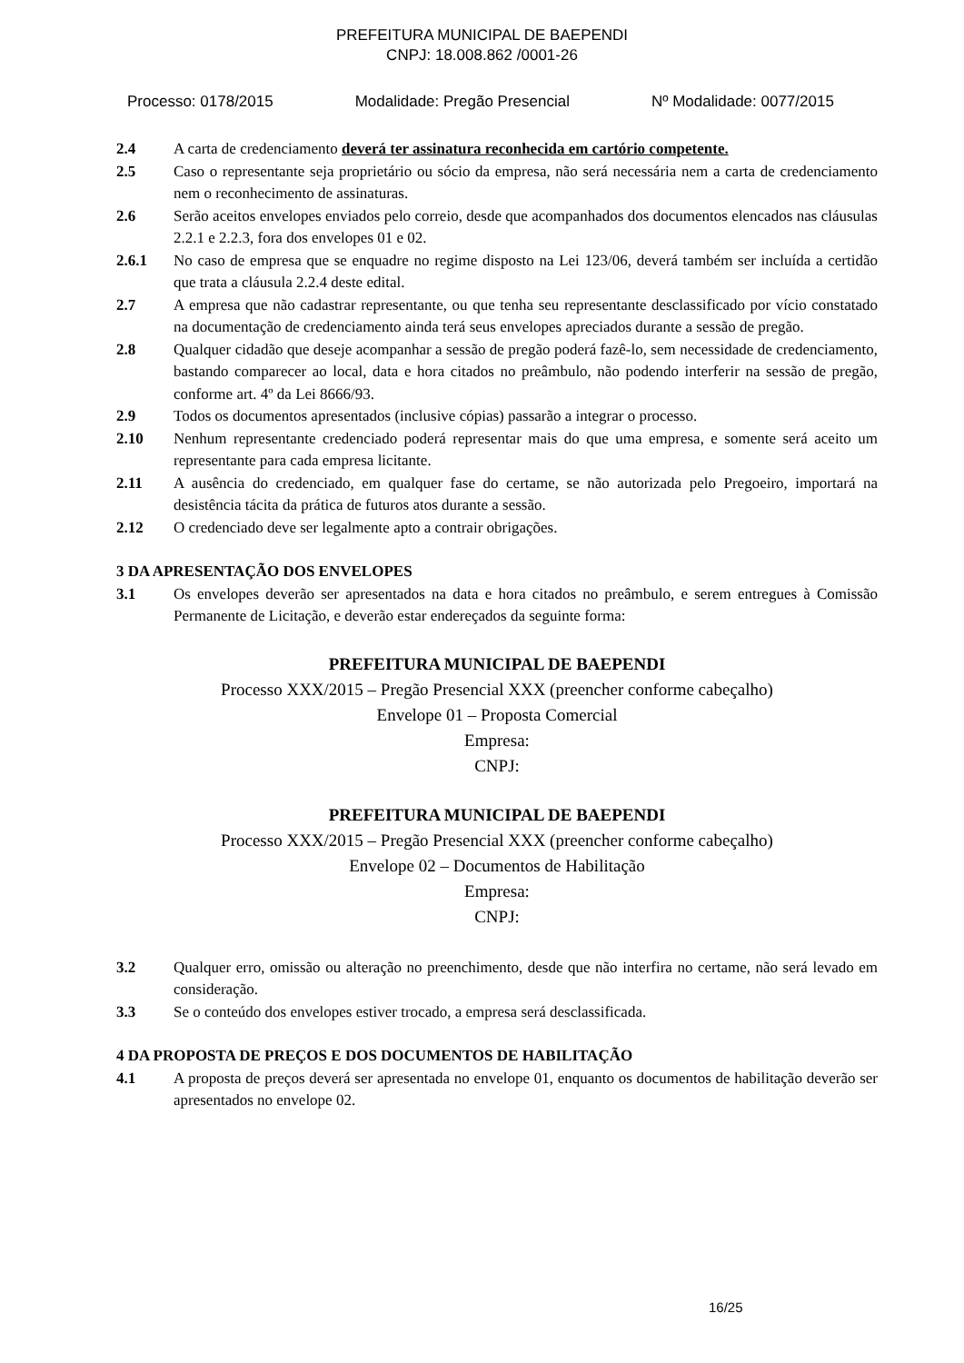PREFEITURA MUNICIPAL DE BAEPENDI
CNPJ: 18.008.862 /0001-26
Processo: 0178/2015 Modalidade: Pregão Presencial Nº Modalidade: 0077/2015
2.4 A carta de credenciamento deverá ter assinatura reconhecida em cartório competente.
2.5 Caso o representante seja proprietário ou sócio da empresa, não será necessária nem a carta de credenciamento nem o reconhecimento de assinaturas.
2.6 Serão aceitos envelopes enviados pelo correio, desde que acompanhados dos documentos elencados nas cláusulas 2.2.1 e 2.2.3, fora dos envelopes 01 e 02.
2.6.1 No caso de empresa que se enquadre no regime disposto na Lei 123/06, deverá também ser incluída a certidão que trata a cláusula 2.2.4 deste edital.
2.7 A empresa que não cadastrar representante, ou que tenha seu representante desclassificado por vício constatado na documentação de credenciamento ainda terá seus envelopes apreciados durante a sessão de pregão.
2.8 Qualquer cidadão que deseje acompanhar a sessão de pregão poderá fazê-lo, sem necessidade de credenciamento, bastando comparecer ao local, data e hora citados no preâmbulo, não podendo interferir na sessão de pregão, conforme art. 4º da Lei 8666/93.
2.9 Todos os documentos apresentados (inclusive cópias) passarão a integrar o processo.
2.10 Nenhum representante credenciado poderá representar mais do que uma empresa, e somente será aceito um representante para cada empresa licitante.
2.11 A ausência do credenciado, em qualquer fase do certame, se não autorizada pelo Pregoeiro, importará na desistência tácita da prática de futuros atos durante a sessão.
2.12 O credenciado deve ser legalmente apto a contrair obrigações.
3 DA APRESENTAÇÃO DOS ENVELOPES
3.1 Os envelopes deverão ser apresentados na data e hora citados no preâmbulo, e serem entregues à Comissão Permanente de Licitação, e deverão estar endereçados da seguinte forma:
PREFEITURA MUNICIPAL DE BAEPENDI
Processo XXX/2015 – Pregão Presencial XXX (preencher conforme cabeçalho)
Envelope 01 – Proposta Comercial
Empresa:
CNPJ:
PREFEITURA MUNICIPAL DE BAEPENDI
Processo XXX/2015 – Pregão Presencial XXX (preencher conforme cabeçalho)
Envelope 02 – Documentos de Habilitação
Empresa:
CNPJ:
3.2 Qualquer erro, omissão ou alteração no preenchimento, desde que não interfira no certame, não será levado em consideração.
3.3 Se o conteúdo dos envelopes estiver trocado, a empresa será desclassificada.
4 DA PROPOSTA DE PREÇOS E DOS DOCUMENTOS DE HABILITAÇÃO
4.1 A proposta de preços deverá ser apresentada no envelope 01, enquanto os documentos de habilitação deverão ser apresentados no envelope 02.
16/25